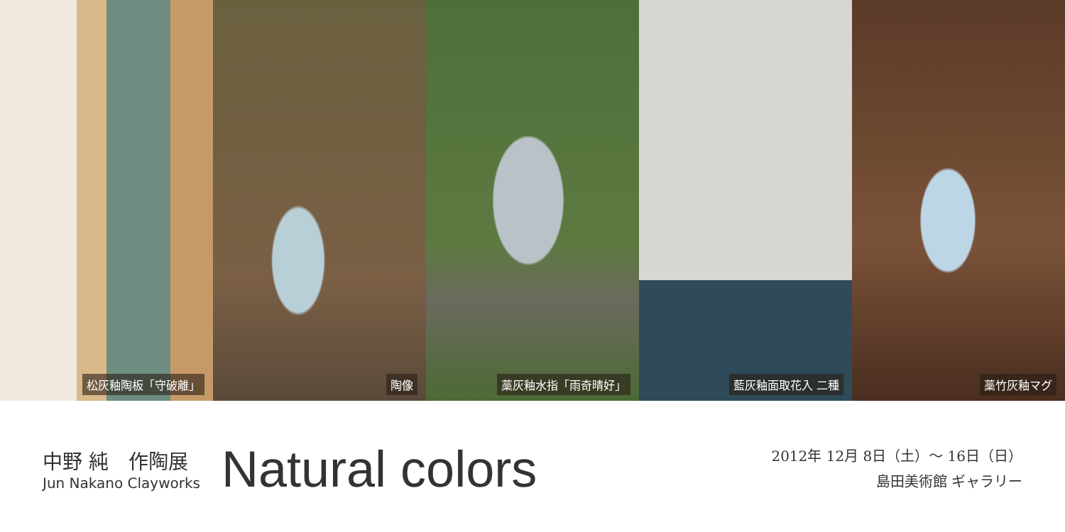松灰釉陶板「守破離」 陶像 藁灰釉水指「雨奇晴好」 藍灰釉面取花入 二種 藁竹灰釉マグ
中野 純　作陶展
Jun Nakano Clayworks
Natural colors
2012年 12月 8日（土）～ 16日（日）
島田美術館 ギャラリー